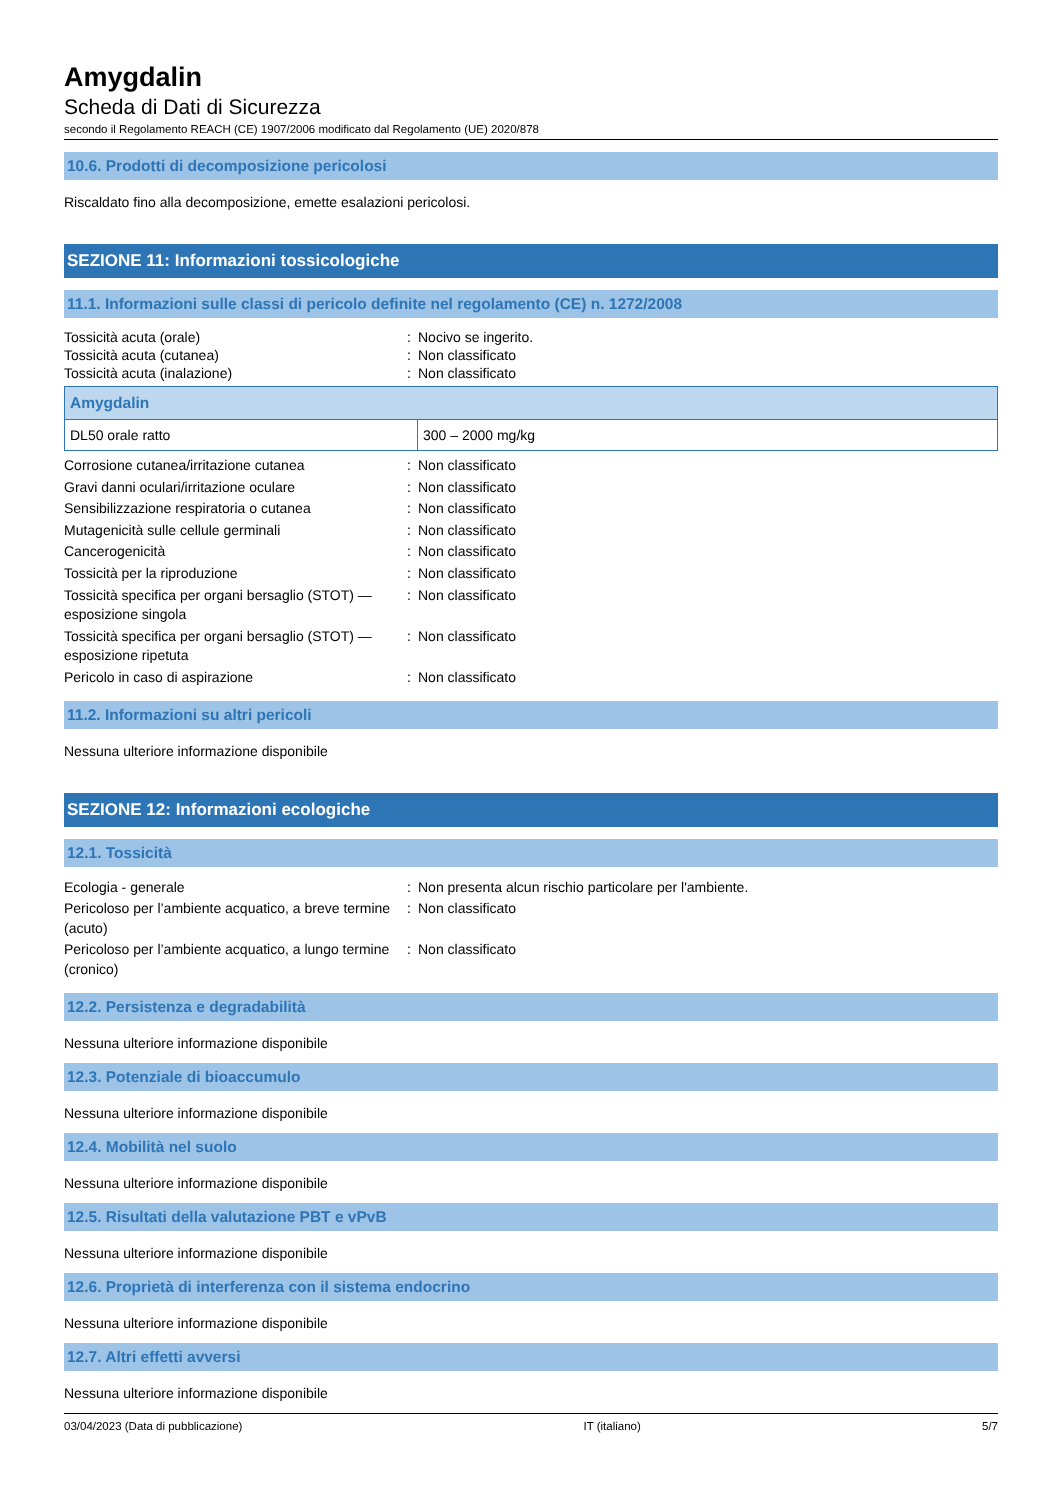Amygdalin
Scheda di Dati di Sicurezza
secondo il Regolamento REACH (CE) 1907/2006 modificato dal Regolamento (UE) 2020/878
10.6. Prodotti di decomposizione pericolosi
Riscaldato fino alla decomposizione, emette esalazioni pericolosi.
SEZIONE 11: Informazioni tossicologiche
11.1. Informazioni sulle classi di pericolo definite nel regolamento (CE) n. 1272/2008
| Tossicità acuta (orale) | : | Nocivo se ingerito. |
| Tossicità acuta (cutanea) | : | Non classificato |
| Tossicità acuta (inalazione) | : | Non classificato |
| Amygdalin | |
| --- | --- |
| DL50 orale ratto | 300 – 2000 mg/kg |
| Corrosione cutanea/irritazione cutanea | : | Non classificato |
| Gravi danni oculari/irritazione oculare | : | Non classificato |
| Sensibilizzazione respiratoria o cutanea | : | Non classificato |
| Mutagenicità sulle cellule germinali | : | Non classificato |
| Cancerogenicità | : | Non classificato |
| Tossicità per la riproduzione | : | Non classificato |
| Tossicità specifica per organi bersaglio (STOT) — esposizione singola | : | Non classificato |
| Tossicità specifica per organi bersaglio (STOT) — esposizione ripetuta | : | Non classificato |
| Pericolo in caso di aspirazione | : | Non classificato |
11.2. Informazioni su altri pericoli
Nessuna ulteriore informazione disponibile
SEZIONE 12: Informazioni ecologiche
12.1. Tossicità
| Ecologia - generale | : | Non presenta alcun rischio particolare per l'ambiente. |
| Pericoloso per l’ambiente acquatico, a breve termine (acuto) | : | Non classificato |
| Pericoloso per l’ambiente acquatico, a lungo termine (cronico) | : | Non classificato |
12.2. Persistenza e degradabilità
Nessuna ulteriore informazione disponibile
12.3. Potenziale di bioaccumulo
Nessuna ulteriore informazione disponibile
12.4. Mobilità nel suolo
Nessuna ulteriore informazione disponibile
12.5. Risultati della valutazione PBT e vPvB
Nessuna ulteriore informazione disponibile
12.6. Proprietà di interferenza con il sistema endocrino
Nessuna ulteriore informazione disponibile
12.7. Altri effetti avversi
Nessuna ulteriore informazione disponibile
03/04/2023 (Data di pubblicazione) IT (italiano) 5/7